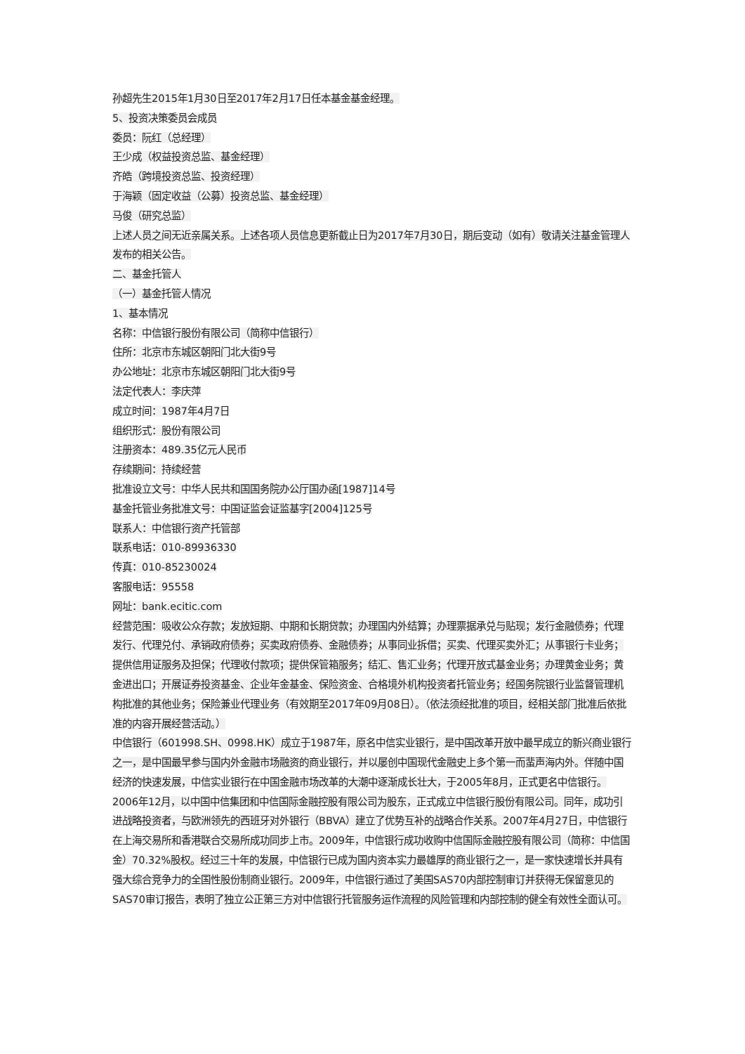孙超先生2015年1月30日至2017年2月17日任本基金基金经理。
5、投资决策委员会成员
委员：阮红（总经理）
王少成（权益投资总监、基金经理）
齐皓（跨境投资总监、投资经理）
于海颖（固定收益（公募）投资总监、基金经理）
马俊（研究总监）
上述人员之间无近亲属关系。上述各项人员信息更新截止日为2017年7月30日，期后变动（如有）敬请关注基金管理人发布的相关公告。
二、基金托管人
（一）基金托管人情况
1、基本情况
名称：中信银行股份有限公司（简称中信银行）
住所：北京市东城区朝阳门北大街9号
办公地址：北京市东城区朝阳门北大街9号
法定代表人：李庆萍
成立时间：1987年4月7日
组织形式：股份有限公司
注册资本：489.35亿元人民币
存续期间：持续经营
批准设立文号：中华人民共和国国务院办公厅国办函[1987]14号
基金托管业务批准文号：中国证监会证监基字[2004]125号
联系人：中信银行资产托管部
联系电话：010-89936330
传真：010-85230024
客服电话：95558
网址：bank.ecitic.com
经营范围：吸收公众存款；发放短期、中期和长期贷款；办理国内外结算；办理票据承兑与贴现；发行金融债券；代理发行、代理兑付、承销政府债券；买卖政府债券、金融债券；从事同业拆借；买卖、代理买卖外汇；从事银行卡业务；提供信用证服务及担保；代理收付款项；提供保管箱服务；结汇、售汇业务；代理开放式基金业务；办理黄金业务；黄金进出口；开展证券投资基金、企业年金基金、保险资金、合格境外机构投资者托管业务；经国务院银行业监督管理机构批准的其他业务；保险兼业代理业务（有效期至2017年09月08日）。（依法须经批准的项目，经相关部门批准后依批准的内容开展经营活动。）
中信银行（601998.SH、0998.HK）成立于1987年，原名中信实业银行，是中国改革开放中最早成立的新兴商业银行之一，是中国最早参与国内外金融市场融资的商业银行，并以屡创中国现代金融史上多个第一而蜚声海内外。伴随中国经济的快速发展，中信实业银行在中国金融市场改革的大潮中逐渐成长壮大，于2005年8月，正式更名中信银行。2006年12月，以中国中信集团和中信国际金融控股有限公司为股东，正式成立中信银行股份有限公司。同年，成功引进战略投资者，与欧洲领先的西班牙对外银行（BBVA）建立了优势互补的战略合作关系。2007年4月27日，中信银行在上海交易所和香港联合交易所成功同步上市。2009年，中信银行成功收购中信国际金融控股有限公司（简称：中信国金）70.32%股权。经过三十年的发展，中信银行已成为国内资本实力最雄厚的商业银行之一，是一家快速增长并具有强大综合竞争力的全国性股份制商业银行。2009年，中信银行通过了美国SAS70内部控制审订并获得无保留意见的SAS70审订报告，表明了独立公正第三方对中信银行托管服务运作流程的风险管理和内部控制的健全有效性全面认可。